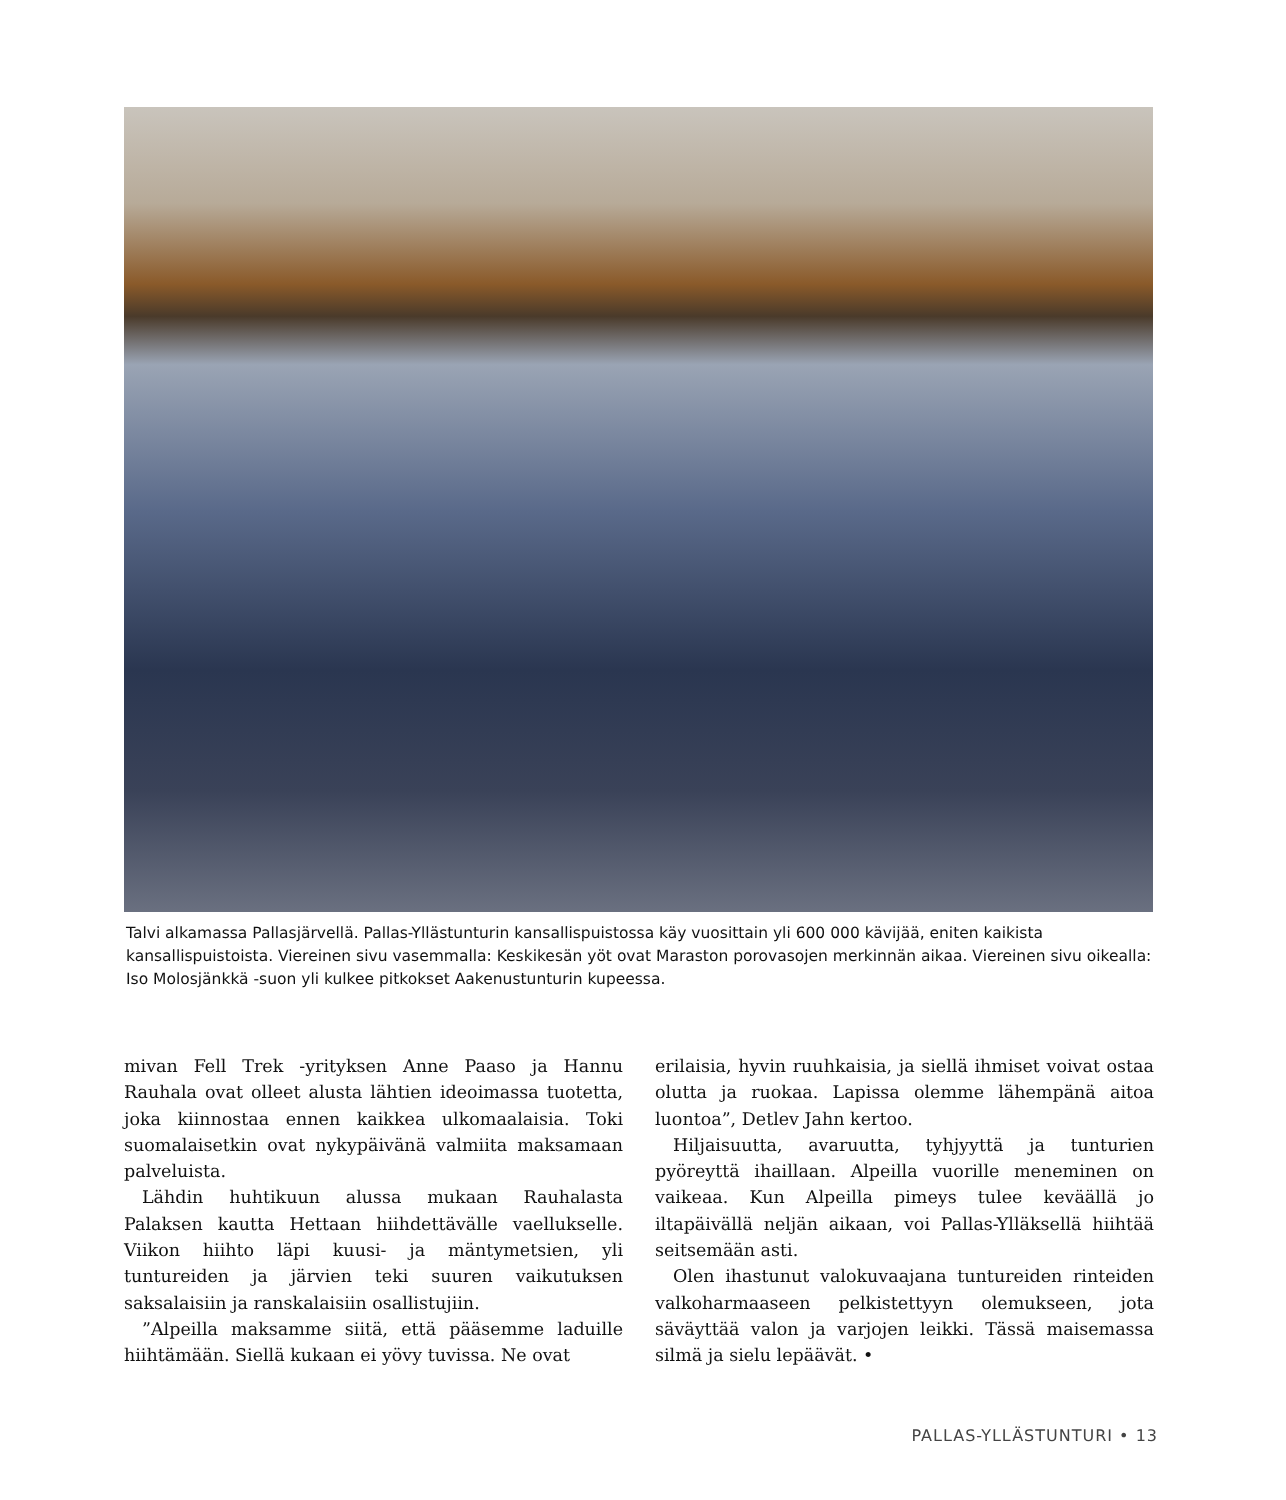Talvi alkamassa Pallasjärvellä. Pallas-Yllästunturin kansallispuistossa käy vuosittain yli 600 000 kävijää, eniten kaikista kansallispuistoista. Viereinen sivu vasemmalla: Keskikesän yöt ovat Maraston porovasojen merkinnän aikaa. Viereinen sivu oikealla: Iso Molosjänkkä -suon yli kulkee pitkokset Aakenustunturin kupeessa.
mivan Fell Trek -yrityksen Anne Paaso ja Hannu Rauhala ovat olleet alusta lähtien ideoimassa tuotetta, joka kiinnostaa ennen kaikkea ulkomaalaisia. Toki suomalaisetkin ovat nykypäivänä valmiita maksamaan palveluista.
Lähdin huhtikuun alussa mukaan Rauhalasta Palaksen kautta Hettaan hiihdettävälle vaellukselle. Viikon hiihto läpi kuusi- ja mäntymetsien, yli tuntureiden ja järvien teki suuren vaikutuksen saksalaisiin ja ranskalaisiin osallistujiin.
”Alpeilla maksamme siitä, että pääsemme laduille hiihtämään. Siellä kukaan ei yövy tuvissa. Ne ovat
erilaisia, hyvin ruuhkaisia, ja siellä ihmiset voivat ostaa olutta ja ruokaa. Lapissa olemme lähempänä aitoa luontoa”, Detlev Jahn kertoo.
Hiljaisuutta, avaruutta, tyhjyyttä ja tunturien pyöreyttä ihaillaan. Alpeilla vuorille meneminen on vaikeaa. Kun Alpeilla pimeys tulee keväällä jo iltapäivällä neljän aikaan, voi Pallas-Ylläksellä hiihtää seitsemään asti.
Olen ihastunut valokuvaajana tuntureiden rinteiden valkoharmaaseen pelkistettyyn olemukseen, jota säväyttää valon ja varjojen leikki. Tässä maisemassa silmä ja sielu lepäävät. •
PALLAS-YLLÄSTUNTURI • 13